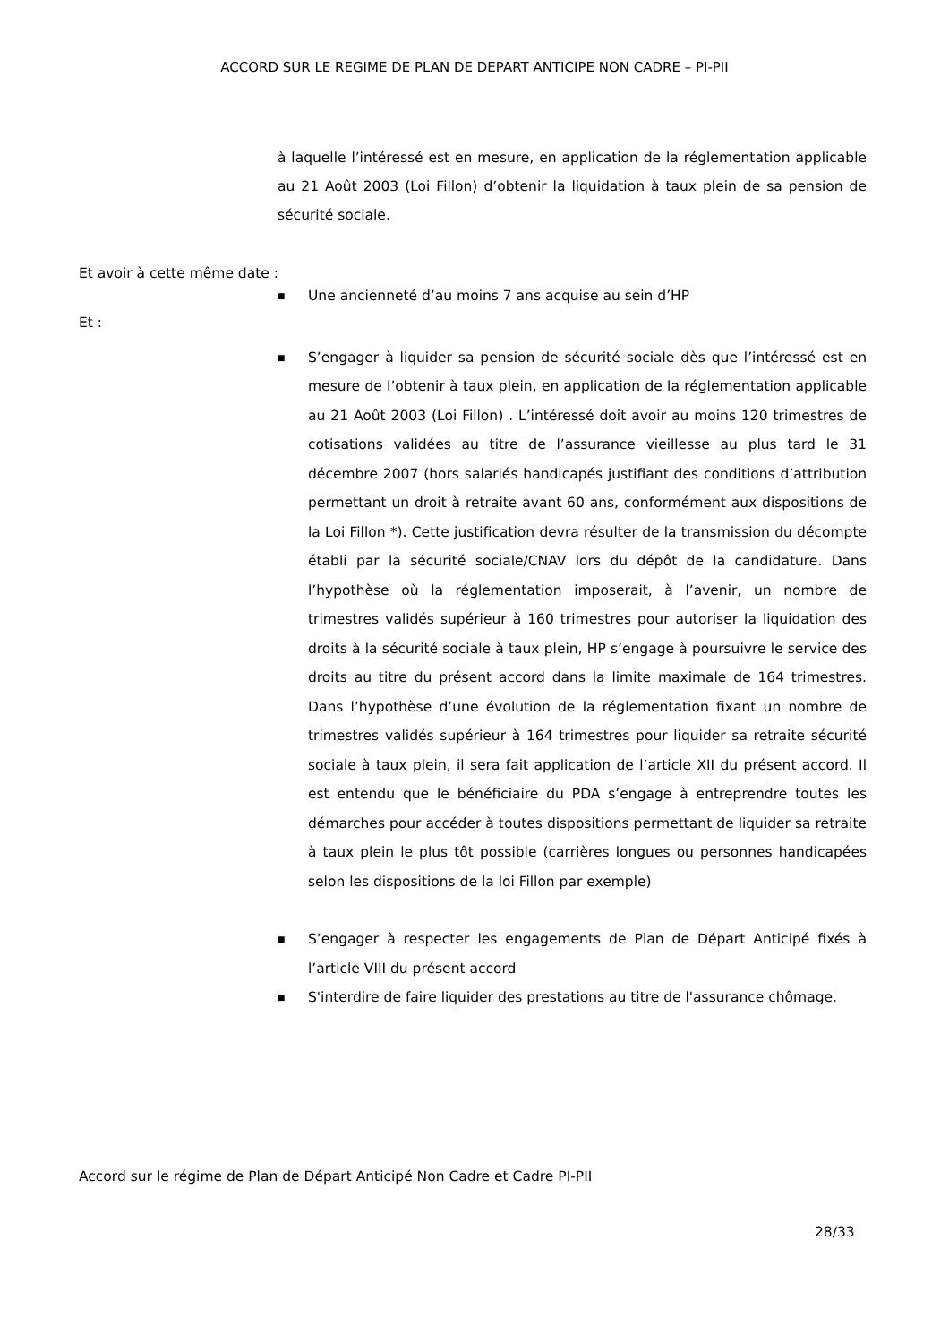ACCORD SUR LE REGIME DE PLAN DE DEPART ANTICIPE NON CADRE – PI-PII
à laquelle l’intéressé est en mesure, en application de la réglementation applicable au 21 Août 2003 (Loi Fillon) d’obtenir la liquidation à taux plein de sa pension de sécurité sociale.
Et avoir à cette même date :
■ Une ancienneté d’au moins 7 ans acquise au sein d’HP
Et :
■ S’engager à liquider sa pension de sécurité sociale dès que l’intéressé est en mesure de l’obtenir à taux plein, en application de la réglementation applicable au 21 Août 2003 (Loi Fillon) . L’intéressé doit avoir au moins 120 trimestres de cotisations validées au titre de l’assurance vieillesse au plus tard le 31 décembre 2007 (hors salariés handicapés justifiant des conditions d’attribution permettant un droit à retraite avant 60 ans, conformément aux dispositions de la Loi Fillon *). Cette justification devra résulter de la transmission du décompte établi par la sécurité sociale/CNAV lors du dépôt de la candidature. Dans l’hypothèse où la réglementation imposerait, à l’avenir, un nombre de trimestres validés supérieur à 160 trimestres pour autoriser la liquidation des droits à la sécurité sociale à taux plein, HP s’engage à poursuivre le service des droits au titre du présent accord dans la limite maximale de 164 trimestres. Dans l’hypothèse d’une évolution de la réglementation fixant un nombre de trimestres validés supérieur à 164 trimestres pour liquider sa retraite sécurité sociale à taux plein, il sera fait application de l’article XII du présent accord. Il est entendu que le bénéficiaire du PDA s’engage à entreprendre toutes les démarches pour accéder à toutes dispositions permettant de liquider sa retraite à taux plein le plus tôt possible (carrières longues ou personnes handicapées selon les dispositions de la loi Fillon par exemple)
■ S’engager à respecter les engagements de Plan de Départ Anticipé fixés à l’article VIII du présent accord
■ S'interdire de faire liquider des prestations au titre de l'assurance chômage.
Accord sur le régime de Plan de Départ Anticipé Non Cadre et Cadre PI-PII
28/33